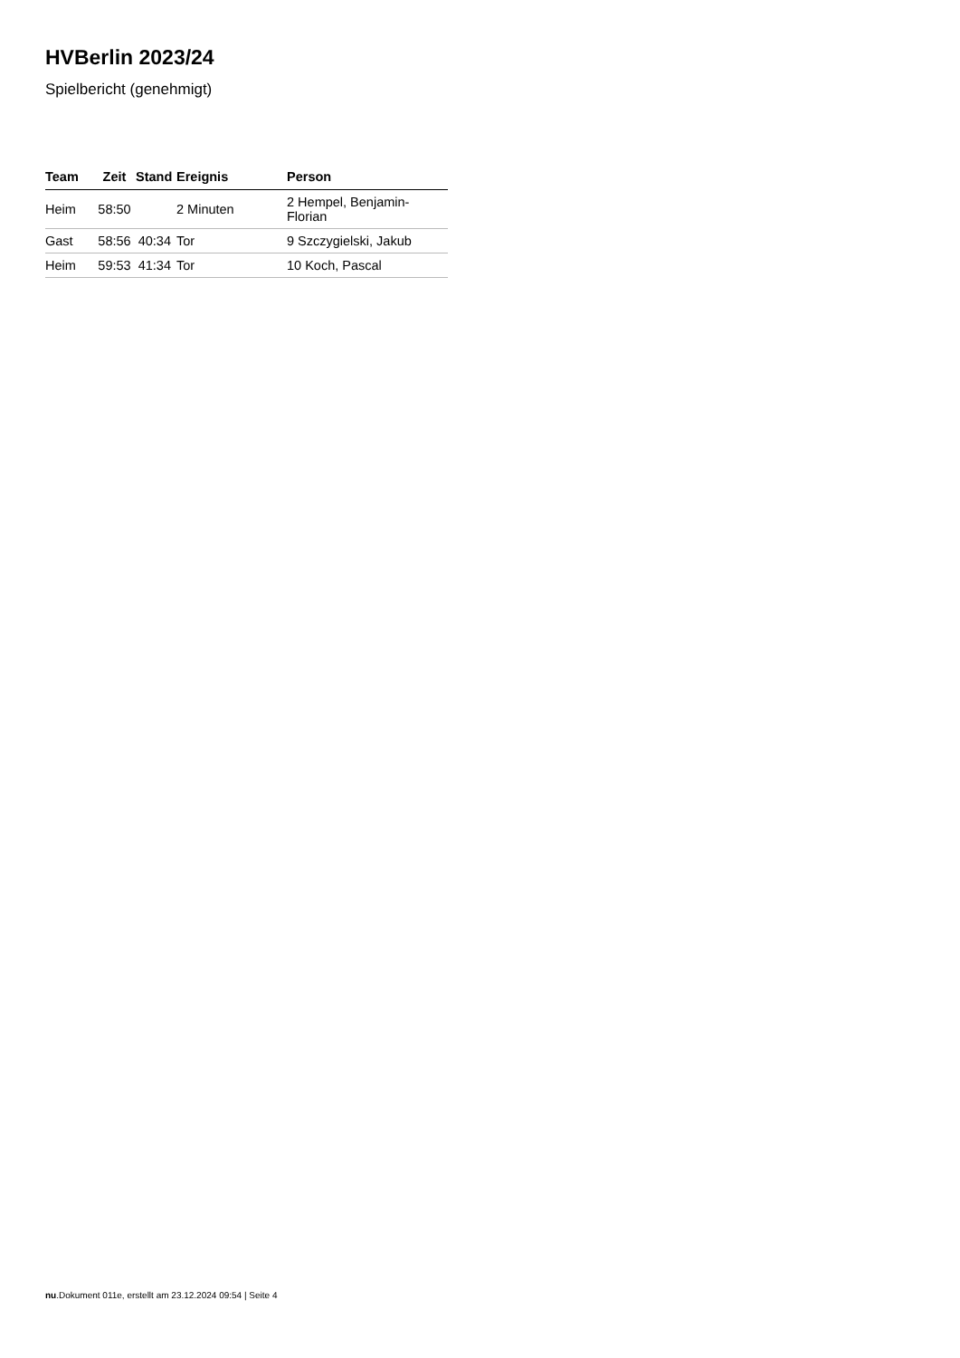HVBerlin 2023/24
Spielbericht (genehmigt)
| Team | Zeit | Stand | Ereignis | Person |
| --- | --- | --- | --- | --- |
| Heim | 58:50 | | 2 Minuten | 2 Hempel, Benjamin-Florian |
| Gast | 58:56 | 40:34 | Tor | 9 Szczygielski, Jakub |
| Heim | 59:53 | 41:34 | Tor | 10 Koch, Pascal |
nu.Dokument 011e, erstellt am 23.12.2024 09:54 | Seite 4